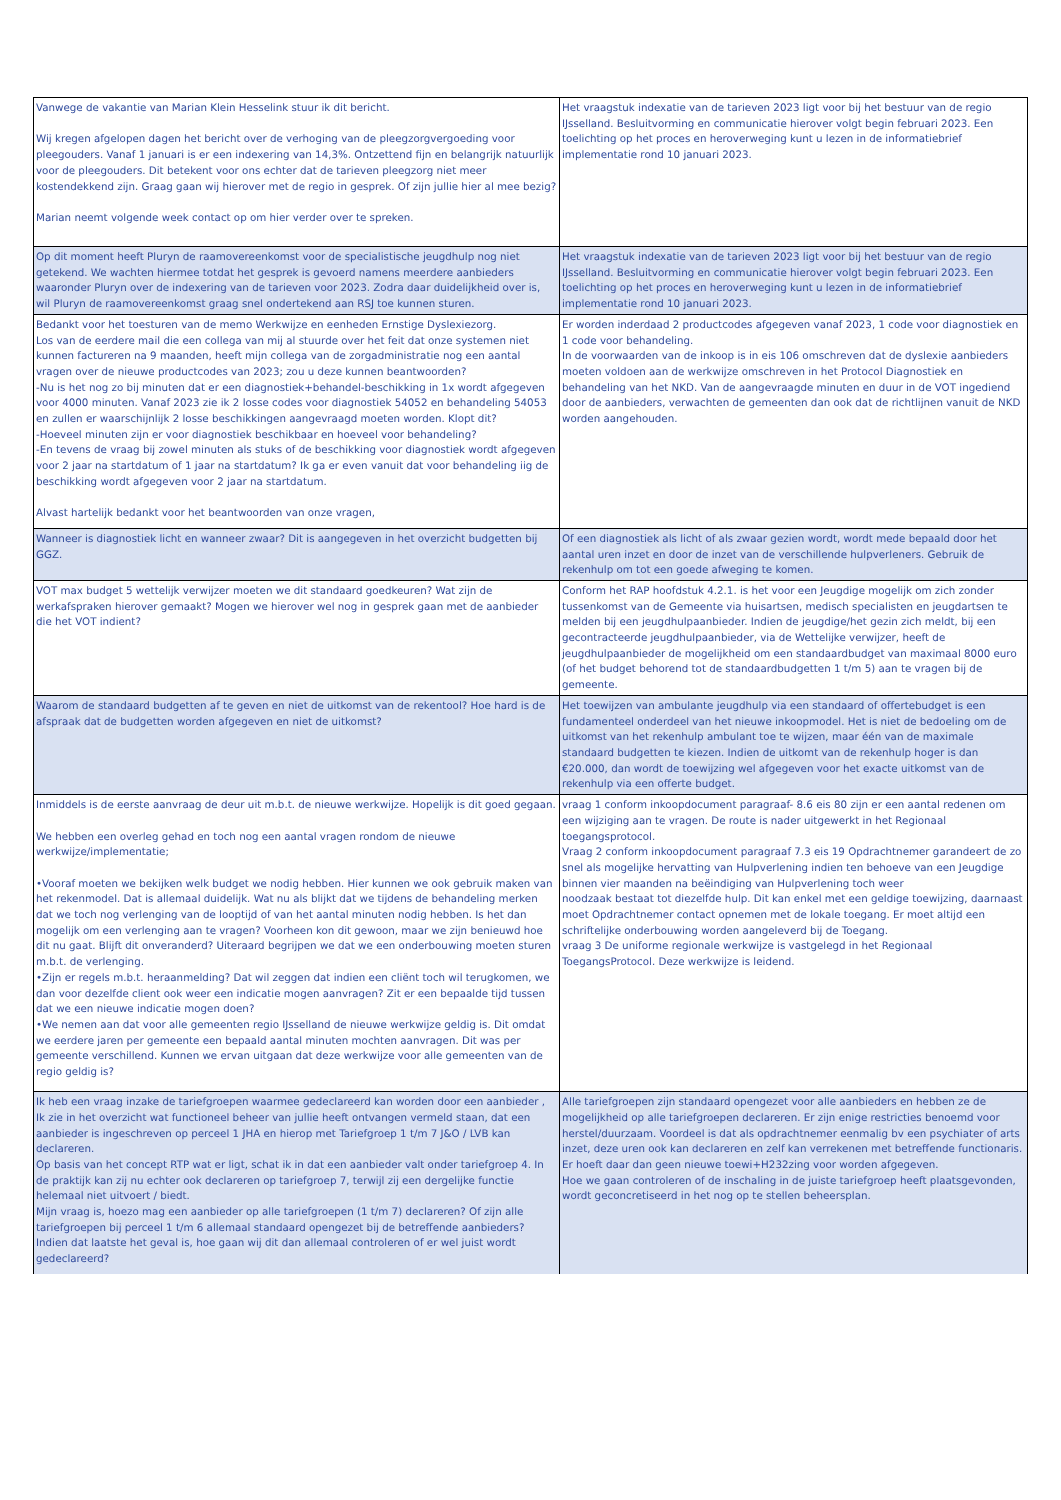| Vanwege de vakantie van Marian Klein Hesselink stuur ik dit bericht. Wij kregen afgelopen dagen het bericht over de verhoging van de pleegzorgvergoeding voor pleegouders. Vanaf 1 januari is er een indexering van 14,3%. Ontzettend fijn en belangrijk natuurlijk voor de pleegouders. Dit betekent voor ons echter dat de tarieven pleegzorg niet meer kostendekkend zijn. Graag gaan wij hierover met de regio in gesprek. Of zijn jullie hier al mee bezig? Marian neemt volgende week contact op om hier verder over te spreken. | Het vraagstuk indexatie van de tarieven 2023 ligt voor bij het bestuur van de regio IJsselland. Besluitvorming en communicatie hierover volgt begin februari 2023. Een toelichting op het proces en heroverweging kunt u lezen in de informatiebrief implementatie rond 10 januari 2023. |
| Op dit moment heeft Pluryn de raamovereenkomst voor de specialistische jeugdhulp nog niet getekend. We wachten hiermee totdat het gesprek is gevoerd namens meerdere aanbieders waaronder Pluryn over de indexering van de tarieven voor 2023. Zodra daar duidelijkheid over is, wil Pluryn de raamovereenkomst graag snel ondertekend aan RSJ toe kunnen sturen. | Het vraagstuk indexatie van de tarieven 2023 ligt voor bij het bestuur van de regio IJsselland. Besluitvorming en communicatie hierover volgt begin februari 2023. Een toelichting op het proces en heroverweging kunt u lezen in de informatiebrief implementatie rond 10 januari 2023. |
| Bedankt voor het toesturen van de memo Werkwijze en eenheden Ernstige Dyslexiezorg. Los van de eerdere mail die een collega van mij al stuurde over het feit dat onze systemen niet kunnen factureren na 9 maanden, heeft mijn collega van de zorgadministratie nog een aantal vragen over de nieuwe productcodes van 2023; zou u deze kunnen beantwoorden? -Nu is het nog zo bij minuten dat er een diagnostiek+behandel-beschikking in 1x wordt afgegeven voor 4000 minuten. Vanaf 2023 zie ik 2 losse codes voor diagnostiek 54052 en behandeling 54053 en zullen er waarschijnlijk 2 losse beschikkingen aangevraagd moeten worden. Klopt dit? -Hoeveel minuten zijn er voor diagnostiek beschikbaar en hoeveel voor behandeling? -En tevens de vraag bij zowel minuten als stuks of de beschikking voor diagnostiek wordt afgegeven voor 2 jaar na startdatum of 1 jaar na startdatum? Ik ga er even vanuit dat voor behandeling iig de beschikking wordt afgegeven voor 2 jaar na startdatum. Alvast hartelijk bedankt voor het beantwoorden van onze vragen, | Er worden inderdaad 2 productcodes afgegeven vanaf 2023, 1 code voor diagnostiek en 1 code voor behandeling. In de voorwaarden van de inkoop is in eis 106 omschreven dat de dyslexie aanbieders moeten voldoen aan de werkwijze omschreven in het Protocol Diagnostiek en behandeling van het NKD. Van de aangevraagde minuten en duur in de VOT ingediend door de aanbieders, verwachten de gemeenten dan ook dat de richtlijnen vanuit de NKD worden aangehouden. |
| Wanneer is diagnostiek licht en wanneer zwaar? Dit is aangegeven in het overzicht budgetten bij GGZ. | Of een diagnostiek als licht of als zwaar gezien wordt, wordt mede bepaald door het aantal uren inzet en door de inzet van de verschillende hulpverleners. Gebruik de rekenhulp om tot een goede afweging te komen. |
| VOT max budget 5 wettelijk verwijzer moeten we dit standaard goedkeuren? Wat zijn de werkafspraken hierover gemaakt? Mogen we hierover wel nog in gesprek gaan met de aanbieder die het VOT indient? | Conform het RAP hoofdstuk 4.2.1. is het voor een Jeugdige mogelijk om zich zonder tussenkomst van de Gemeente via huisartsen, medisch specialisten en jeugdartsen te melden bij een jeugdhulpaanbieder. Indien de jeugdige/het gezin zich meldt, bij een gecontracteerde jeugdhulpaanbieder, via de Wettelijke verwijzer, heeft de jeugdhulpaanbieder de mogelijkheid om een standaardbudget van maximaal 8000 euro (of het budget behorend tot de standaardbudgetten 1 t/m 5) aan te vragen bij de gemeente. |
| Waarom de standaard budgetten af te geven en niet de uitkomst van de rekentool? Hoe hard is de afspraak dat de budgetten worden afgegeven en niet de uitkomst? | Het toewijzen van ambulante jeugdhulp via een standaard of offertebudget is een fundamenteel onderdeel van het nieuwe inkoopmodel. Het is niet de bedoeling om de uitkomst van het rekenhulp ambulant toe te wijzen, maar één van de maximale standaard budgetten te kiezen. Indien de uitkomt van de rekenhulp hoger is dan €20.000, dan wordt de toewijzing wel afgegeven voor het exacte uitkomst van de rekenhulp via een offerte budget. |
| Inmiddels is de eerste aanvraag de deur uit m.b.t. de nieuwe werkwijze. Hopelijk is dit goed gegaan. We hebben een overleg gehad en toch nog een aantal vragen rondom de nieuwe werkwijze/implementatie; •Vooraf moeten we bekijken welk budget we nodig hebben. Hier kunnen we ook gebruik maken van het rekenmodel. Dat is allemaal duidelijk. Wat nu als blijkt dat we tijdens de behandeling merken dat we toch nog verlenging van de looptijd of van het aantal minuten nodig hebben. Is het dan mogelijk om een verlenging aan te vragen? Voorheen kon dit gewoon, maar we zijn benieuwd hoe dit nu gaat. Blijft dit onveranderd? Uiteraard begrijpen we dat we een onderbouwing moeten sturen m.b.t. de verlenging. •Zijn er regels m.b.t. heraanmelding? Dat wil zeggen dat indien een cliënt toch wil terugkomen, we dan voor dezelfde client ook weer een indicatie mogen aanvragen? Zit er een bepaalde tijd tussen dat we een nieuwe indicatie mogen doen? •We nemen aan dat voor alle gemeenten regio IJsselland de nieuwe werkwijze geldig is. Dit omdat we eerdere jaren per gemeente een bepaald aantal minuten mochten aanvragen. Dit was per gemeente verschillend. Kunnen we ervan uitgaan dat deze werkwijze voor alle gemeenten van de regio geldig is? | vraag 1 conform inkoopdocument paragraaf- 8.6 eis 80 zijn er een aantal redenen om een wijziging aan te vragen. De route is nader uitgewerkt in het Regionaal toegangsprotocol. Vraag 2 conform inkoopdocument paragraaf 7.3 eis 19 Opdrachtnemer garandeert de zo snel als mogelijke hervatting van Hulpverlening indien ten behoeve van een Jeugdige binnen vier maanden na beëindiging van Hulpverlening toch weer noodzaak bestaat tot diezelfde hulp. Dit kan enkel met een geldige toewijzing, daarnaast moet Opdrachtnemer contact opnemen met de lokale toegang. Er moet altijd een schriftelijke onderbouwing worden aangeleverd bij de Toegang. vraag 3 De uniforme regionale werkwijze is vastgelegd in het Regionaal ToegangsProtocol. Deze werkwijze is leidend. |
| Ik heb een vraag inzake de tariefgroepen waarmee gedeclareerd kan worden door een aanbieder , Ik zie in het overzicht wat functioneel beheer van jullie heeft ontvangen vermeld staan, dat een aanbieder is ingeschreven op perceel 1 JHA en hierop met Tariefgroep 1 t/m 7 J&O / LVB kan declareren. Op basis van het concept RTP wat er ligt, schat ik in dat een aanbieder valt onder tariefgroep 4. In de praktijk kan zij nu echter ook declareren op tariefgroep 7, terwijl zij een dergelijke functie helemaal niet uitvoert / biedt. Mijn vraag is, hoezo mag een aanbieder op alle tariefgroepen (1 t/m 7) declareren? Of zijn alle tariefgroepen bij perceel 1 t/m 6 allemaal standaard opengezet bij de betreffende aanbieders? Indien dat laatste het geval is, hoe gaan wij dit dan allemaal controleren of er wel juist wordt gedeclareerd? | Alle tariefgroepen zijn standaard opengezet voor alle aanbieders en hebben ze de mogelijkheid op alle tariefgroepen declareren. Er zijn enige restricties benoemd voor herstel/duurzaam. Voordeel is dat als opdrachtnemer eenmalig bv een psychiater of arts inzet, deze uren ook kan declareren en zelf kan verrekenen met betreffende functionaris. Er hoeft daar dan geen nieuwe toewi+H232zing voor worden afgegeven. Hoe we gaan controleren of de inschaling in de juiste tariefgroep heeft plaatsgevonden, wordt geconcretiseerd in het nog op te stellen beheersplan. |